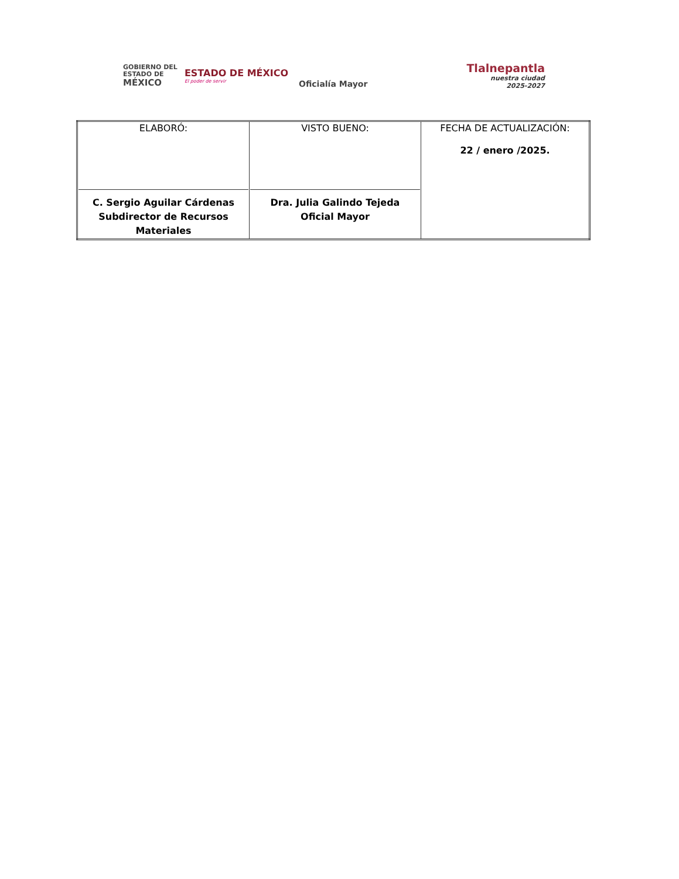GOBIERNO DEL
ESTADO DE
MÉXICO
ESTADO DE MÉXICO
El poder de servir
Tlalnepantla
nuestra ciudad
2025-2027
Oficialía Mayor
| ELABORÓ: C. Sergio Aguilar Cárdenas Subdirector de Recursos Materiales | VISTO BUENO: Dra. Julia Galindo Tejeda Oficial Mayor | FECHA DE ACTUALIZACIÓN: 22 / enero /2025. |